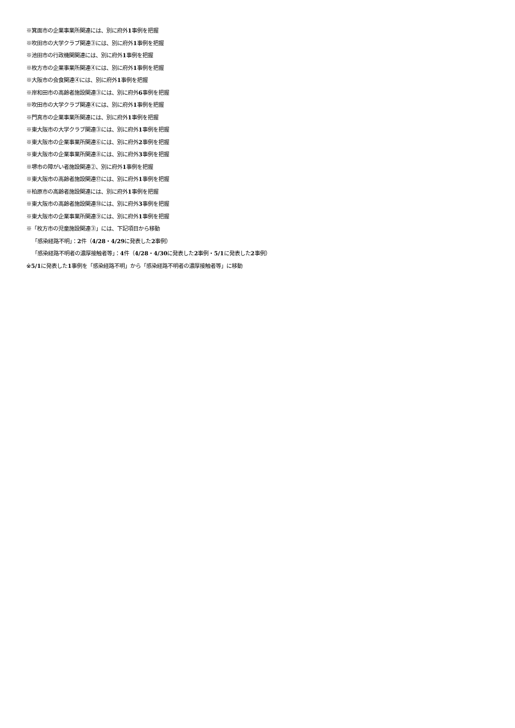※箕面市の企業事業所関連には、別に府外1事例を把握
※吹田市の大学クラブ関連③には、別に府外1事例を把握
※池田市の行政機関関連には、別に府外1事例を把握
※枚方市の企業事業所関連④には、別に府外1事例を把握
※大阪市の会食関連④には、別に府外1事例を把握
※岸和田市の高齢者施設関連③には、別に府外6事例を把握
※吹田市の大学クラブ関連④には、別に府外1事例を把握
※門真市の企業事業所関連には、別に府外1事例を把握
※東大阪市の大学クラブ関連③には、別に府外1事例を把握
※東大阪市の企業事業所関連⑥には、別に府外2事例を把握
※東大阪市の企業事業所関連⑧には、別に府外3事例を把握
※堺市の障がい者施設関連②、別に府外1事例を把握
※東大阪市の高齢者施設関連⑰には、別に府外1事例を把握
※柏原市の高齢者施設関連には、別に府外1事例を把握
※東大阪市の高齢者施設関連⑱には、別に府外3事例を把握
※東大阪市の企業事業所関連⑨には、別に府外1事例を把握
※「枚方市の児童施設関連③」には、下記項目から移動
「感染経路不明」：2件（4/28・4/29に発表した2事例）
「感染経路不明者の濃厚接触者等」：4件（4/28・4/30に発表した2事例・5/1に発表した2事例）
※5/1に発表した1事例を「感染経路不明」から「感染経路不明者の濃厚接触者等」に移動